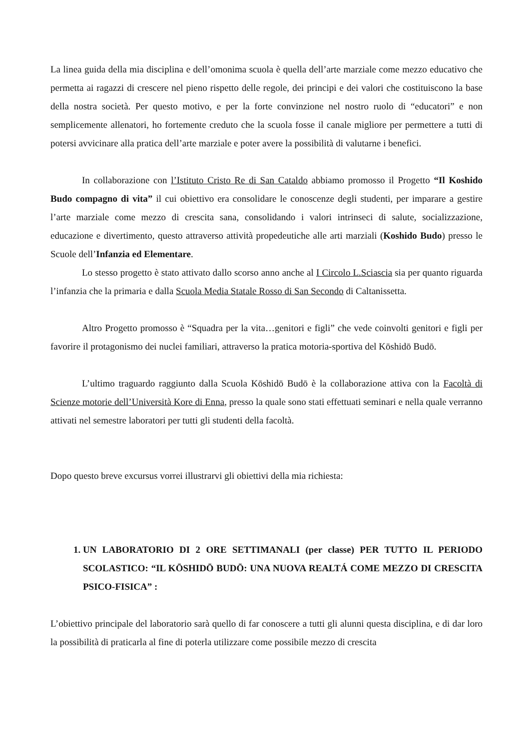La linea guida della mia disciplina e dell’omonima scuola è quella dell’arte marziale come mezzo educativo che permetta ai ragazzi di crescere nel pieno rispetto delle regole, dei principi e dei valori che costituiscono la base della nostra società. Per questo motivo, e per la forte convinzione nel nostro ruolo di “educatori” e non semplicemente allenatori, ho fortemente creduto che la scuola fosse il canale migliore per permettere a tutti di potersi avvicinare alla pratica dell’arte marziale e poter avere la possibilità di valutarne i benefici.
In collaborazione con l’Istituto Cristo Re di San Cataldo abbiamo promosso il Progetto “Il Koshido Budo compagno di vita” il cui obiettivo era consolidare le conoscenze degli studenti, per imparare a gestire l’arte marziale come mezzo di crescita sana, consolidando i valori intrinseci di salute, socializzazione, educazione e divertimento, questo attraverso attività propedeutiche alle arti marziali (Koshido Budo) presso le Scuole dell’Infanzia ed Elementare.
Lo stesso progetto è stato attivato dallo scorso anno anche al I Circolo L.Sciascia sia per quanto riguarda l’infanzia che la primaria e dalla Scuola Media Statale Rosso di San Secondo di Caltanissetta.
Altro Progetto promosso è “Squadra per la vita…genitori e figli” che vede coinvolti genitori e figli per favorire il protagonismo dei nuclei familiari, attraverso la pratica motoria-sportiva del Kōshidō Budō.
L’ultimo traguardo raggiunto dalla Scuola Kōshidō Budō è la collaborazione attiva con la Facoltà di Scienze motorie dell’Università Kore di Enna, presso la quale sono stati effettuati seminari e nella quale verranno attivati nel semestre laboratori per tutti gli studenti della facoltà.
Dopo questo breve excursus vorrei illustrarvi gli obiettivi della mia richiesta:
1. UN LABORATORIO DI 2 ORE SETTIMANALI (per classe) PER TUTTO IL PERIODO SCOLASTICO: “IL KŌSHIDŌ BUDŌ: UNA NUOVA REALTÁ COME MEZZO DI CRESCITA PSICO-FISICA” :
L’obiettivo principale del laboratorio sarà quello di far conoscere a tutti gli alunni questa disciplina, e di dar loro la possibilità di praticarla al fine di poterla utilizzare come possibile mezzo di crescita